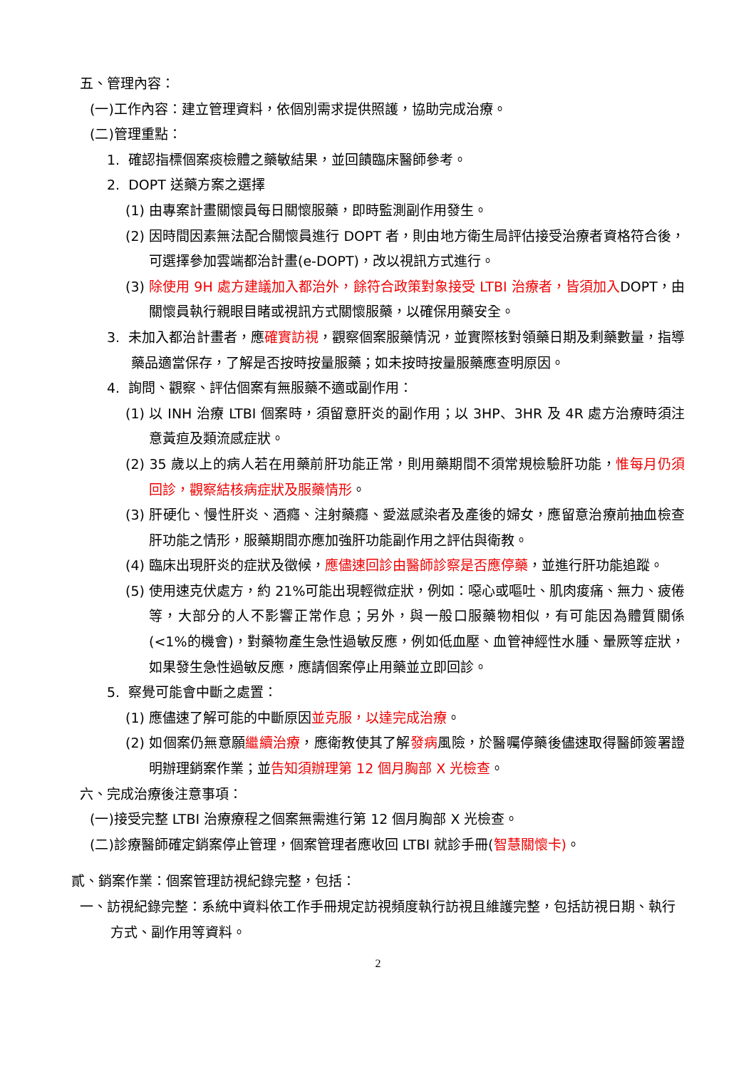五、管理內容：
(一)工作內容：建立管理資料，依個別需求提供照護，協助完成治療。
(二)管理重點：
1. 確認指標個案痰檢體之藥敏結果，並回饋臨床醫師參考。
2. DOPT 送藥方案之選擇
(1) 由專案計畫關懷員每日關懷服藥，即時監測副作用發生。
(2) 因時間因素無法配合關懷員進行 DOPT 者，則由地方衛生局評估接受治療者資格符合後，可選擇參加雲端都治計畫(e-DOPT)，改以視訊方式進行。
(3) 除使用 9H 處方建議加入都治外，餘符合政策對象接受 LTBI 治療者，皆須加入DOPT，由關懷員執行親眼目睹或視訊方式關懷服藥，以確保用藥安全。
3. 未加入都治計畫者，應確實訪視，觀察個案服藥情況，並實際核對領藥日期及剩藥數量，指導藥品適當保存，了解是否按時按量服藥；如未按時按量服藥應查明原因。
4. 詢問、觀察、評估個案有無服藥不適或副作用：
(1) 以 INH 治療 LTBI 個案時，須留意肝炎的副作用；以 3HP、3HR 及 4R 處方治療時須注意黃疸及類流感症狀。
(2) 35 歲以上的病人若在用藥前肝功能正常，則用藥期間不須常規檢驗肝功能，惟每月仍須回診，觀察結核病症狀及服藥情形。
(3) 肝硬化、慢性肝炎、酒癮、注射藥癮、愛滋感染者及產後的婦女，應留意治療前抽血檢查肝功能之情形，服藥期間亦應加強肝功能副作用之評估與衛教。
(4) 臨床出現肝炎的症狀及徵候，應儘速回診由醫師診察是否應停藥，並進行肝功能追蹤。
(5) 使用速克伏處方，約 21%可能出現輕微症狀，例如：噁心或嘔吐、肌肉痠痛、無力、疲倦等，大部分的人不影響正常作息；另外，與一般口服藥物相似，有可能因為體質關係(<1%的機會)，對藥物產生急性過敏反應，例如低血壓、血管神經性水腫、暈厥等症狀，如果發生急性過敏反應，應請個案停止用藥並立即回診。
5. 察覺可能會中斷之處置：
(1) 應儘速了解可能的中斷原因並克服，以達完成治療。
(2) 如個案仍無意願繼續治療，應衛教使其了解發病風險，於醫囑停藥後儘速取得醫師簽署證明辦理銷案作業；並告知須辦理第 12 個月胸部 X 光檢查。
六、完成治療後注意事項：
(一)接受完整 LTBI 治療療程之個案無需進行第 12 個月胸部 X 光檢查。
(二)診療醫師確定銷案停止管理，個案管理者應收回 LTBI 就診手冊(智慧關懷卡)。
貳、銷案作業：個案管理訪視紀錄完整，包括：
一、訪視紀錄完整：系統中資料依工作手冊規定訪視頻度執行訪視且維護完整，包括訪視日期、執行方式、副作用等資料。
2